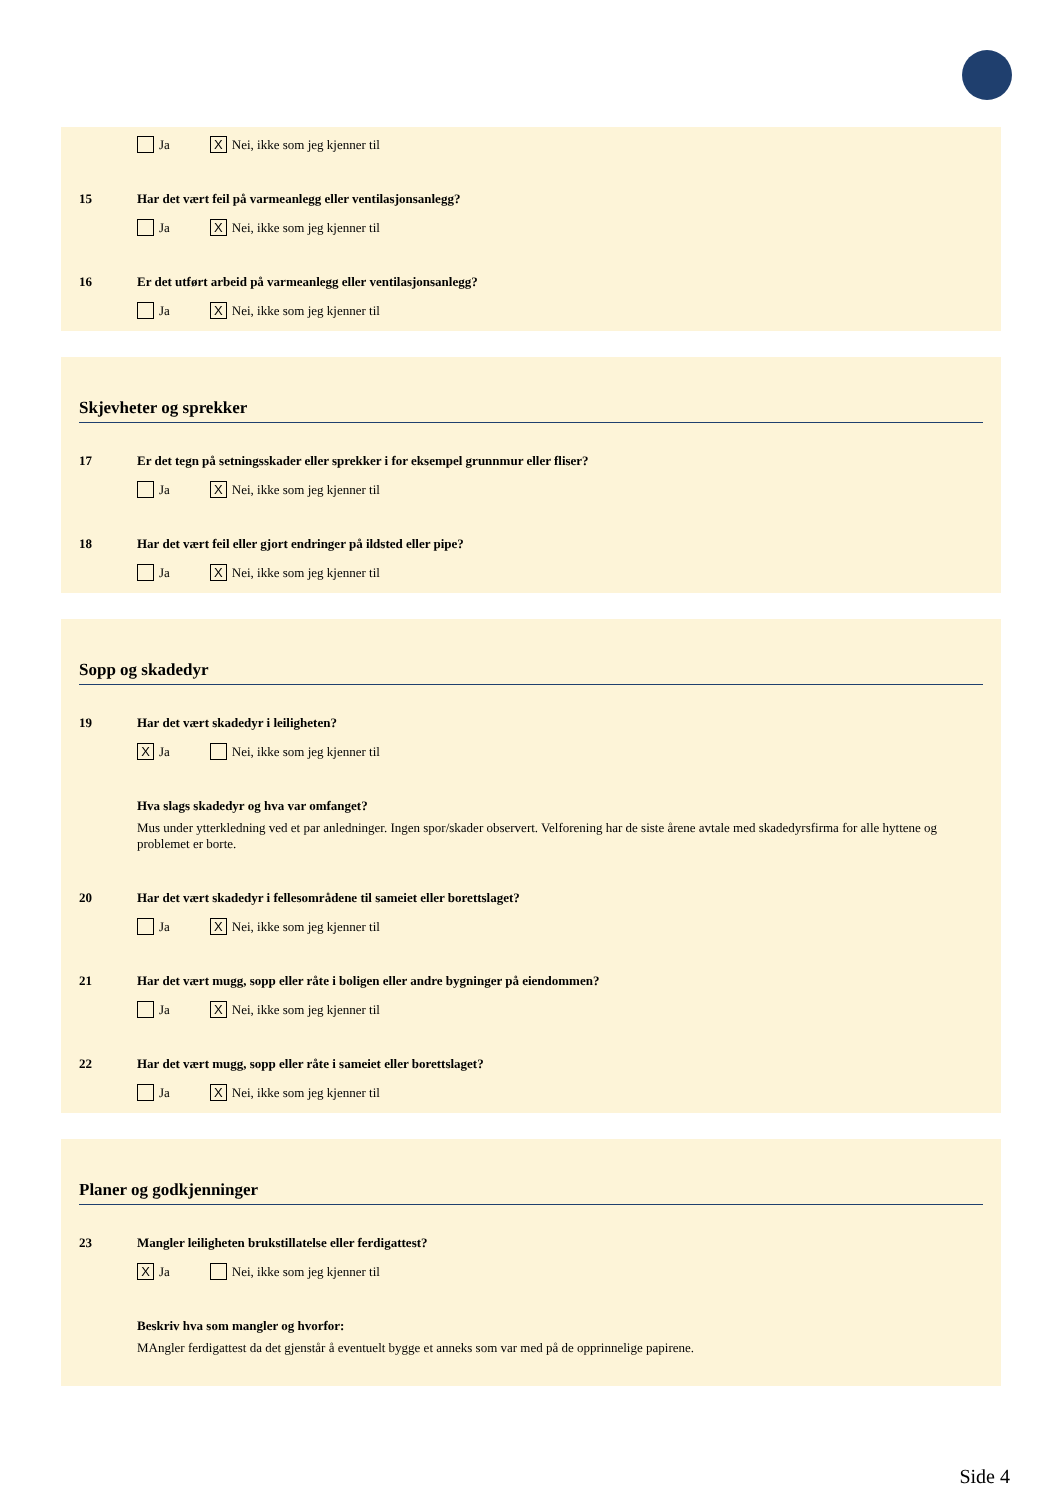Ja X Nei, ikke som jeg kjenner til
15 Har det vært feil på varmeanlegg eller ventilasjonsanlegg?
Ja X Nei, ikke som jeg kjenner til
16 Er det utført arbeid på varmeanlegg eller ventilasjonsanlegg?
Ja X Nei, ikke som jeg kjenner til
Skjevheter og sprekker
17 Er det tegn på setningsskader eller sprekker i for eksempel grunnmur eller fliser?
Ja X Nei, ikke som jeg kjenner til
18 Har det vært feil eller gjort endringer på ildsted eller pipe?
Ja X Nei, ikke som jeg kjenner til
Sopp og skadedyr
19 Har det vært skadedyr i leiligheten?
X Ja Nei, ikke som jeg kjenner til
Hva slags skadedyr og hva var omfanget?
Mus under ytterkledning ved et par anledninger. Ingen spor/skader observert. Velforening har de siste årene avtale med skadedyrsfirma for alle hyttene og problemet er borte.
20 Har det vært skadedyr i fellesområdene til sameiet eller borettslaget?
Ja X Nei, ikke som jeg kjenner til
21 Har det vært mugg, sopp eller råte i boligen eller andre bygninger på eiendommen?
Ja X Nei, ikke som jeg kjenner til
22 Har det vært mugg, sopp eller råte i sameiet eller borettslaget?
Ja X Nei, ikke som jeg kjenner til
Planer og godkjenninger
23 Mangler leiligheten brukstillatelse eller ferdigattest?
X Ja Nei, ikke som jeg kjenner til
Beskriv hva som mangler og hvorfor:
MAngler ferdigattest da det gjenstår å eventuelt bygge et anneks som var med på de opprinnelige papirene.
Side 4